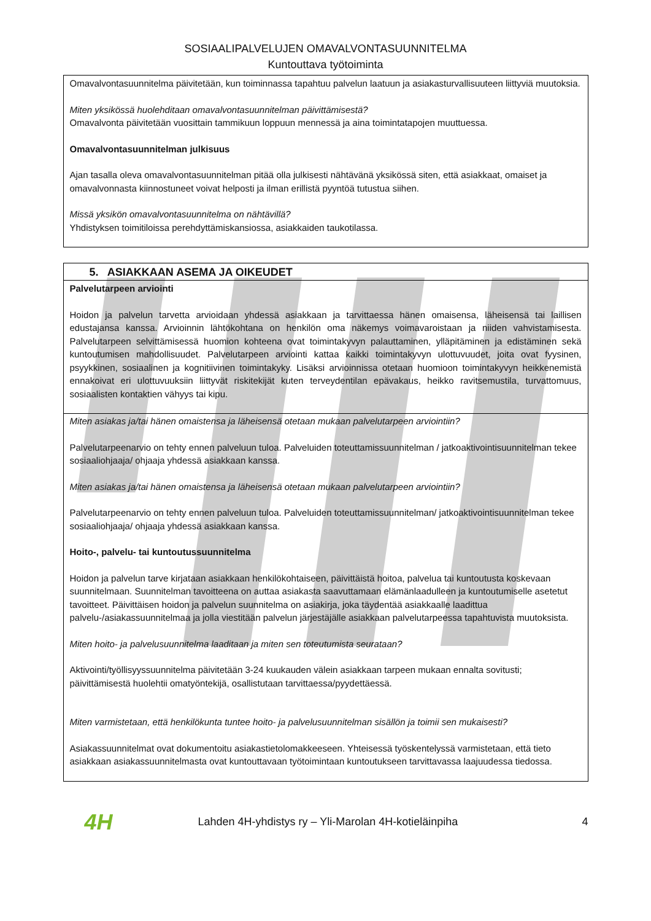SOSIAALIPALVELUJEN OMAVALVONTASUUNNITELMA
Kuntouttava työtoiminta
Omavalvontasuunnitelma päivitetään, kun toiminnassa tapahtuu palvelun laatuun ja asiakasturvallisuuteen liittyviä muutoksia.
Miten yksikössä huolehditaan omavalvontasuunnitelman päivittämisestä?
Omavalvonta päivitetään vuosittain tammikuun loppuun mennessä ja aina toimintatapojen muuttuessa.
Omavalvontasuunnitelman julkisuus
Ajan tasalla oleva omavalvontasuunnitelman pitää olla julkisesti nähtävänä yksikössä siten, että asiakkaat, omaiset ja omavalvonnasta kiinnostuneet voivat helposti ja ilman erillistä pyyntöä tutustua siihen.
Missä yksikön omavalvontasuunnitelma on nähtävillä?
Yhdistyksen toimitiloissa perehdyttämiskansiossa, asiakkaiden taukotilassa.
5. ASIAKKAAN ASEMA JA OIKEUDET
Palvelutarpeen arviointi
Hoidon ja palvelun tarvetta arvioidaan yhdessä asiakkaan ja tarvittaessa hänen omaisensa, läheisensä tai laillisen edustajansa kanssa. Arvioinnin lähtökohtana on henkilön oma näkemys voimavaroistaan ja niiden vahvistamisesta. Palvelutarpeen selvittämisessä huomion kohteena ovat toimintakyvyn palauttaminen, ylläpitäminen ja edistäminen sekä kuntoutumisen mahdollisuudet. Palvelutarpeen arviointi kattaa kaikki toimintakyvyn ulottuvuudet, joita ovat fyysinen, psyykkinen, sosiaalinen ja kognitiivinen toimintakyky. Lisäksi arvioinnissa otetaan huomioon toimintakyvyn heikkenemistä ennakoivat eri ulottuvuuksiin liittyvät riskitekijät kuten terveydentilan epävakaus, heikko ravitsemustila, turvattomuus, sosiaalisten kontaktien vähyys tai kipu.
Miten asiakas ja/tai hänen omaistensa ja läheisensä otetaan mukaan palvelutarpeen arviointiin?
Palvelutarpeenarvio on tehty ennen palveluun tuloa. Palveluiden toteuttamissuunnitelman / jatkoaktivointisuunnitelman tekee sosiaaliohjaaja/ ohjaaja yhdessä asiakkaan kanssa.
Miten asiakas ja/tai hänen omaistensa ja läheisensä otetaan mukaan palvelutarpeen arviointiin?
Palvelutarpeenarvio on tehty ennen palveluun tuloa. Palveluiden toteuttamissuunnitelman/ jatkoaktivointisuunnitelman tekee sosiaaliohjaaja/ ohjaaja yhdessä asiakkaan kanssa.
Hoito-, palvelu- tai kuntoutussuunnitelma
Hoidon ja palvelun tarve kirjataan asiakkaan henkilökohtaiseen, päivittäistä hoitoa, palvelua tai kuntoutusta koskevaan suunnitelmaan. Suunnitelman tavoitteena on auttaa asiakasta saavuttamaan elämänlaadulleen ja kuntoutumiselle asetetut tavoitteet. Päivittäisen hoidon ja palvelun suunnitelma on asiakirja, joka täydentää asiakkaalle laadittua palvelu-/asiakassuunnitelmaa ja jolla viestitään palvelun järjestäjälle asiakkaan palvelutarpeessa tapahtuvista muutoksista.
Miten hoito- ja palvelusuunnitelma laaditaan ja miten sen toteutumista seurataan?
Aktivointi/työllisyyssuunnitelma päivitetään 3-24 kuukauden välein asiakkaan tarpeen mukaan ennalta sovitusti; päivittämisestä huolehtii omatyöntekijä, osallistutaan tarvittaessa/pyydettäessä.
Miten varmistetaan, että henkilökunta tuntee hoito- ja palvelusuunnitelman sisällön ja toimii sen mukaisesti?
Asiakassuunnitelmat ovat dokumentoitu asiakastietolomakkeeseen. Yhteisessä työskentelyssä varmistetaan, että tieto asiakkaan asiakassuunnitelmasta ovat kuntouttavaan työtoimintaan kuntoutukseen tarvittavassa laajuudessa tiedossa.
4H
Lahden 4H-yhdistys ry – Yli-Marolan 4H-kotieläinpiha
4